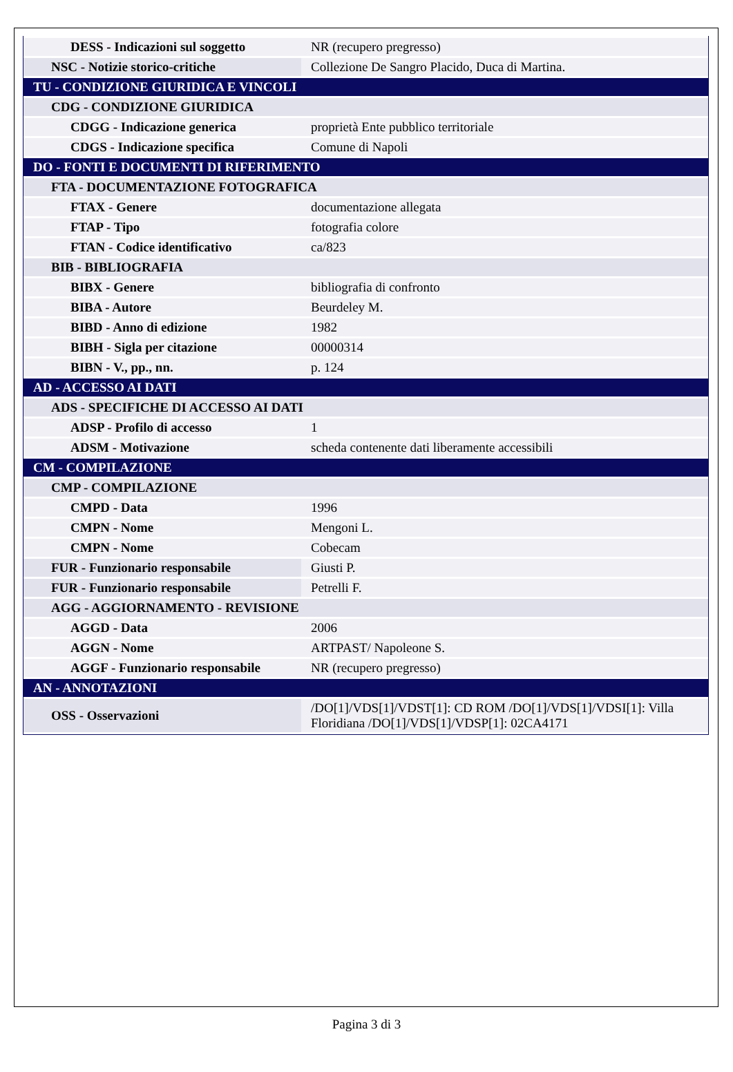| DESS - Indicazioni sul soggetto | NR (recupero pregresso) |
| NSC - Notizie storico-critiche | Collezione De Sangro Placido, Duca di Martina. |
| TU - CONDIZIONE GIURIDICA E VINCOLI | |
| CDG - CONDIZIONE GIURIDICA | |
| CDGG - Indicazione generica | proprietà Ente pubblico territoriale |
| CDGS - Indicazione specifica | Comune di Napoli |
| DO - FONTI E DOCUMENTI DI RIFERIMENTO | |
| FTA - DOCUMENTAZIONE FOTOGRAFICA | |
| FTAX - Genere | documentazione allegata |
| FTAP - Tipo | fotografia colore |
| FTAN - Codice identificativo | ca/823 |
| BIB - BIBLIOGRAFIA | |
| BIBX - Genere | bibliografia di confronto |
| BIBA - Autore | Beurdeley M. |
| BIBD - Anno di edizione | 1982 |
| BIBH - Sigla per citazione | 00000314 |
| BIBN - V., pp., nn. | p. 124 |
| AD - ACCESSO AI DATI | |
| ADS - SPECIFICHE DI ACCESSO AI DATI | |
| ADSP - Profilo di accesso | 1 |
| ADSM - Motivazione | scheda contenente dati liberamente accessibili |
| CM - COMPILAZIONE | |
| CMP - COMPILAZIONE | |
| CMPD - Data | 1996 |
| CMPN - Nome | Mengoni L. |
| CMPN - Nome | Cobecam |
| FUR - Funzionario responsabile | Giusti P. |
| FUR - Funzionario responsabile | Petrelli F. |
| AGG - AGGIORNAMENTO - REVISIONE | |
| AGGD - Data | 2006 |
| AGGN - Nome | ARTPAST/ Napoleone S. |
| AGGF - Funzionario responsabile | NR (recupero pregresso) |
| AN - ANNOTAZIONI | |
| OSS - Osservazioni | /DO[1]/VDS[1]/VDST[1]: CD ROM /DO[1]/VDS[1]/VDSI[1]: Villa Floridiana /DO[1]/VDS[1]/VDSP[1]: 02CA4171 |
Pagina 3 di 3